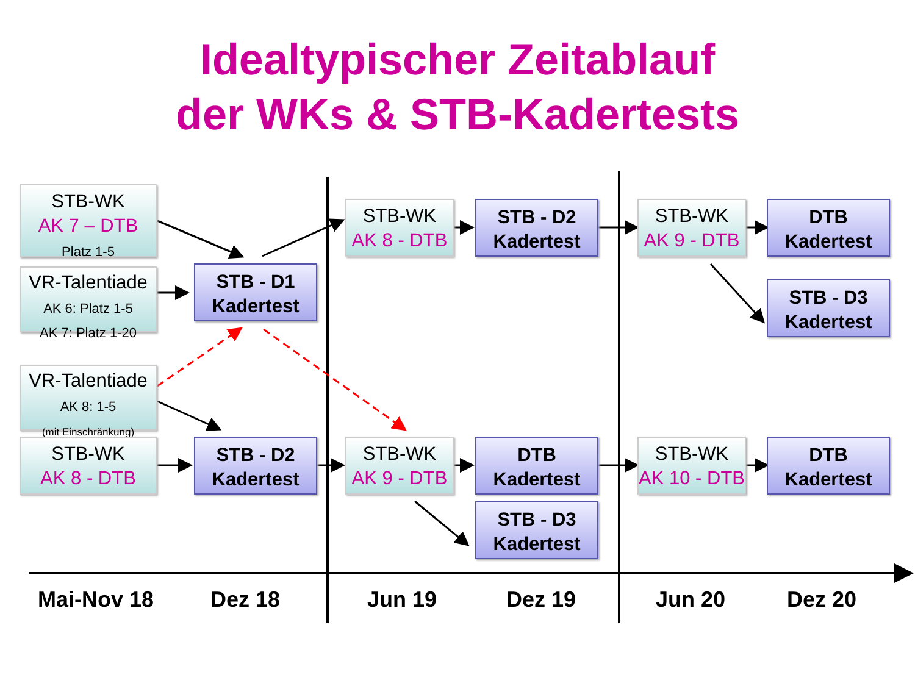Idealtypischer Zeitablauf
der WKs & STB-Kadertests
STB-WK
AK 7 – DTB
Platz 1-5
VR-Talentiade
AK 6: Platz 1-5
AK 7: Platz 1-20
VR-Talentiade
AK 8: 1-5
(mit Einschränkung)
STB-WK
AK 8 - DTB
STB - D1
Kadertest
STB - D2
Kadertest
STB-WK
AK 8 - DTB
STB-WK
AK 9 - DTB
STB - D2
Kadertest
DTB
Kadertest
STB - D3
Kadertest
STB-WK
AK 9 - DTB
STB-WK
AK 10 - DTB
DTB
Kadertest
STB - D3
Kadertest
DTB
Kadertest
Mai-Nov 18 Dez 18 Jun 19 Dez 19 Jun 20 Dez 20